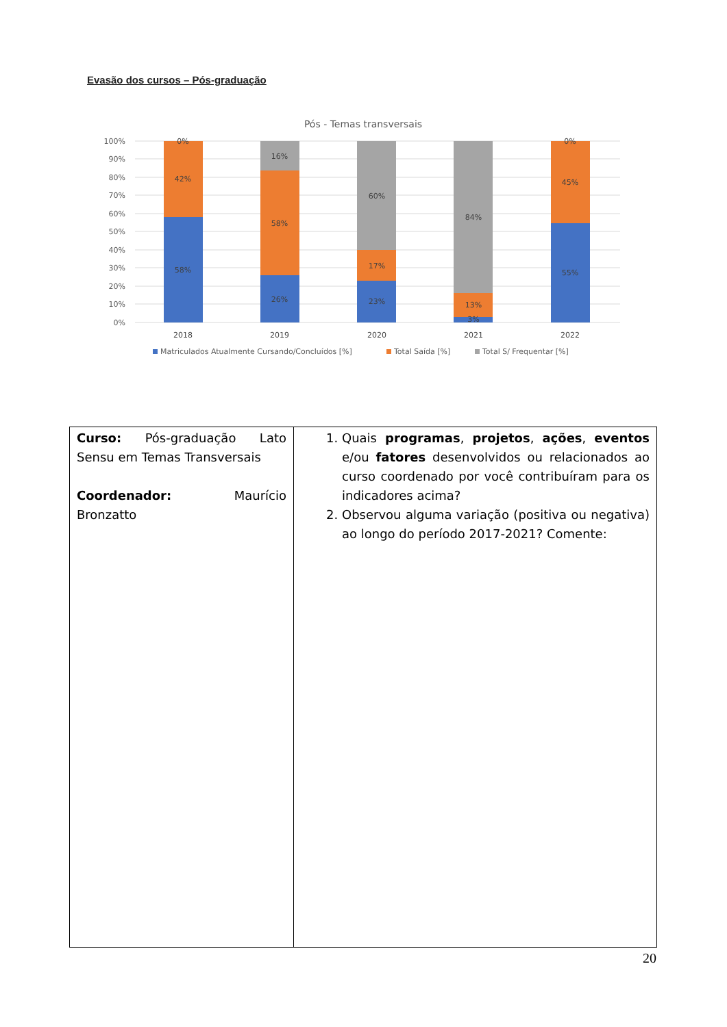Evasão dos cursos – Pós-graduação
Pós - Temas transversais
100%
90%
80%
70%
60%
50%
40%
30%
20%
10%
0%
0%
42%
58%
16%
58%
26%
60%
17%
23%
84%
13%
3%
0%
45%
55%
2018
2019
2020
2021
2022
Matriculados Atualmente Cursando/Concluídos [%]
Total Saída [%]
Total S/ Frequentar [%]
| Curso: Pós-graduação Lato Sensu em Temas Transversais Coordenador: Maurício Bronzatto | 1. Quais programas , projetos , ações , eventos e/ou fatores desenvolvidos ou relacionados ao curso coordenado por você contribuíram para os indicadores acima? 2. Observou alguma variação (positiva ou negativa) ao longo do período 2017-2021? Comente: |
20